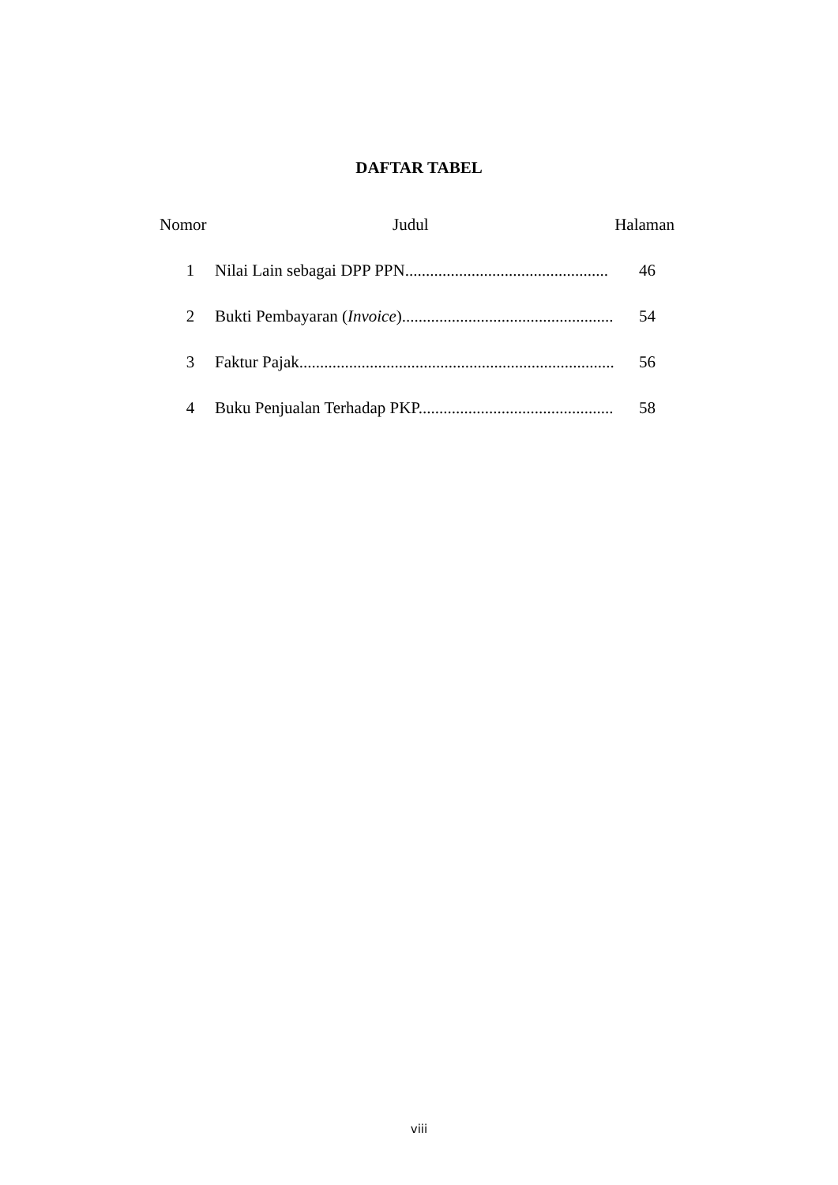DAFTAR TABEL
Nomor Judul Halaman
1 Nilai Lain sebagai DPP PPN................................................. 46
2 Bukti Pembayaran (Invoice)................................................... 54
3 Faktur Pajak............................................................................ 56
4 Buku Penjualan Terhadap PKP............................................... 58
viii